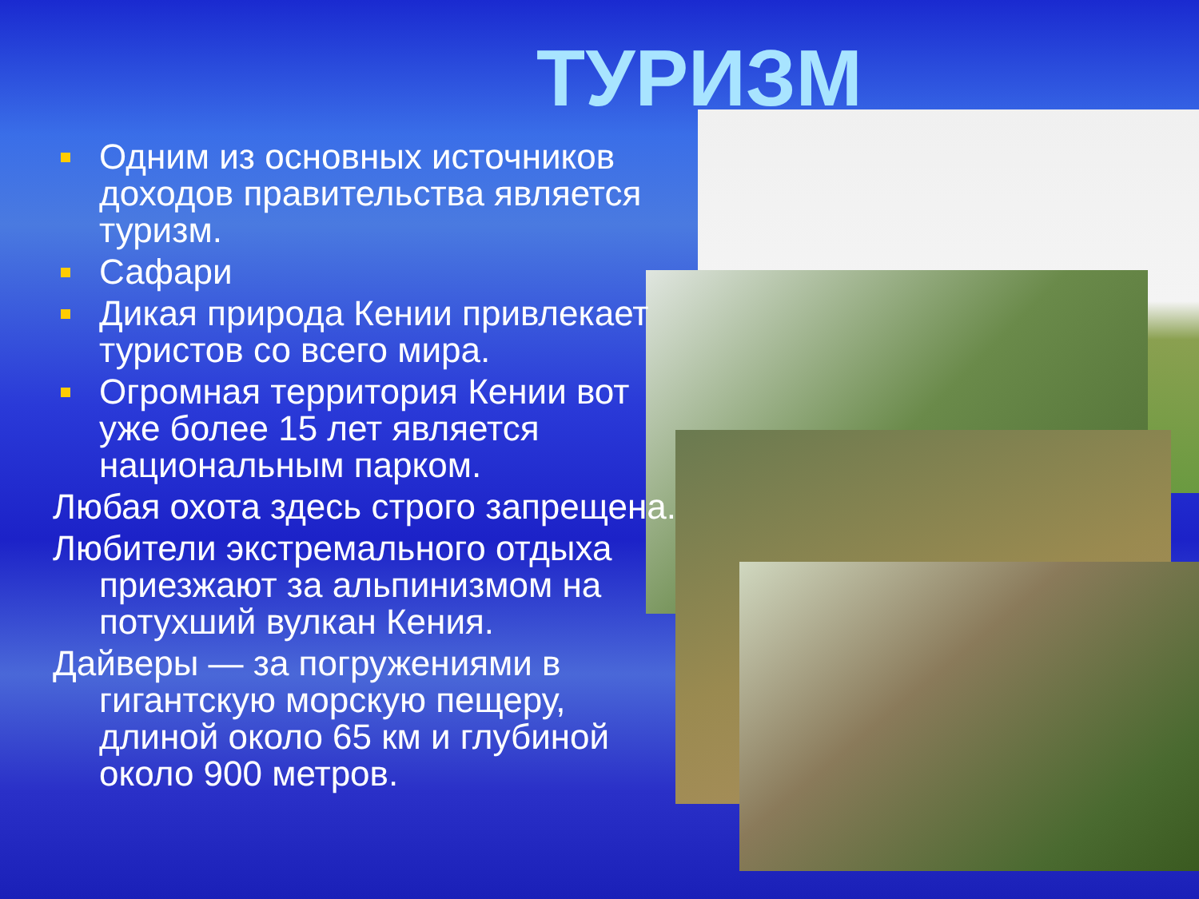ТУРИЗМ
Одним из основных источников доходов правительства является туризм.
Сафари
Дикая природа Кении привлекает туристов со всего мира.
Огромная территория Кении вот уже более 15 лет является национальным парком.
Любая охота здесь строго запрещена.
Любители экстремального отдыха приезжают за альпинизмом на потухший вулкан Кения.
Дайверы — за погружениями в гигантскую морскую пещеру, длиной около 65 км и глубиной около 900 метров.